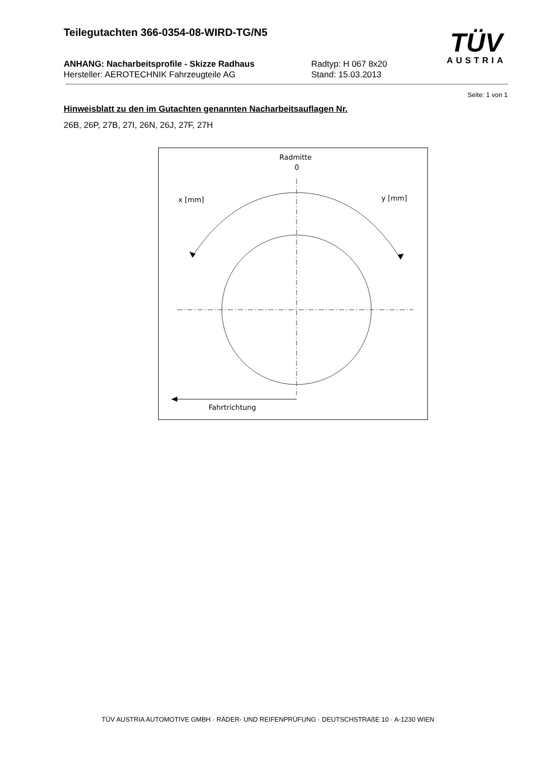Teilegutachten 366-0354-08-WIRD-TG/N5
ANHANG: Nacharbeitsprofile - Skizze Radhaus Radtyp: H 067 8x20
Hersteller: AEROTECHNIK Fahrzeugteile AG Stand: 15.03.2013
TÜV
AUSTRIA
Seite: 1 von 1
Hinweisblatt zu den im Gutachten genannten Nacharbeitsauflagen Nr.
26B, 26P, 27B, 27I, 26N, 26J, 27F, 27H
Radmitte
0
x [mm]
y [mm]
Fahrtrichtung
TÜV AUSTRIA AUTOMOTIVE GMBH · RÄDER- UND REIFENPRÜFUNG · DEUTSCHSTRAßE 10 · A-1230 WIEN